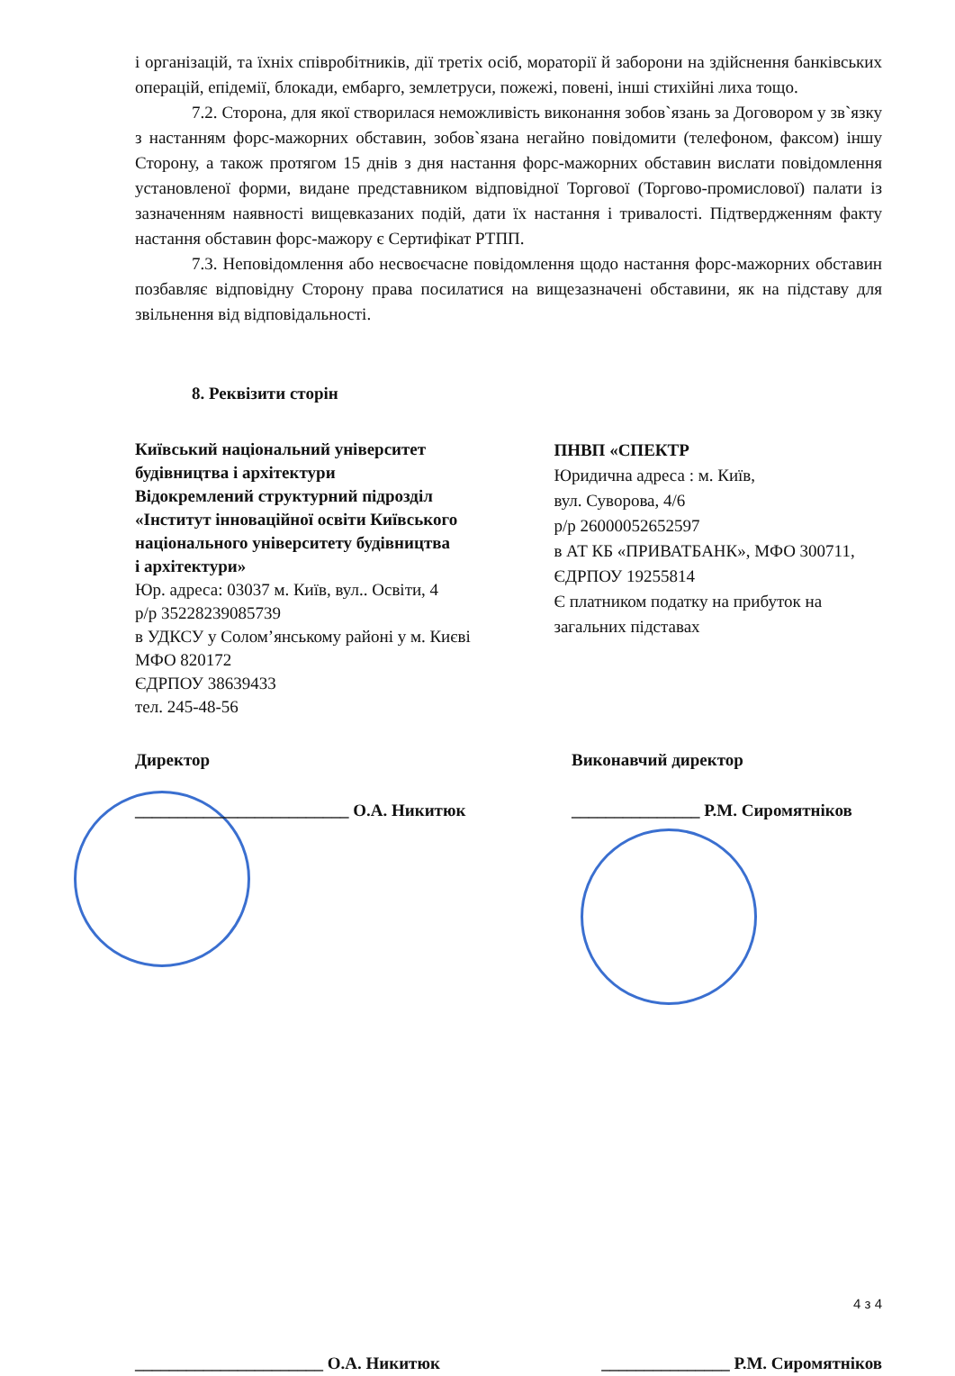і організацій, та їхніх співробітників, дії третіх осіб, мораторії й заборони на здійснення банківських операцій, епідемії, блокади, ембарго, землетруси, пожежі, повені, інші стихійні лиха тощо.
7.2. Сторона, для якої створилася неможливість виконання зобов`язань за Договором у зв`язку з настанням форс-мажорних обставин, зобов`язана негайно повідомити (телефоном, факсом) іншу Сторону, а також протягом 15 днів з дня настання форс-мажорних обставин вислати повідомлення установленої форми, видане представником відповідної Торгової (Торгово-промислової) палати із зазначенням наявності вищевказаних подій, дати їх настання і тривалості. Підтвердженням факту настання обставин форс-мажору є Сертифікат РТПП.
7.3. Неповідомлення або несвоєчасне повідомлення щодо настання форс-мажорних обставин позбавляє відповідну Сторону права посилатися на вищезазначені обставини, як на підставу для звільнення від відповідальності.
8. Реквізити сторін
Київський національний університет
будівництва і архітектури
Відокремлений структурний підрозділ
«Інститут інноваційної освіти Київського
національного університету будівництва
і архітектури»
Юр. адреса: 03037 м. Київ, вул.. Освіти, 4
р/р 35228239085739
в УДКСУ у Солом’янському районі у м. Києві
МФО 820172
ЄДРПОУ 38639433
тел. 245-48-56
ПНВП «СПЕКТР
Юридична адреса : м. Київ,
вул. Суворова, 4/6
р/р 26000052652597
в АТ КБ «ПРИВАТБАНК», МФО 300711,
ЄДРПОУ 19255814
Є платником податку на прибуток на загальних підставах
Директор
_________________________ О.А. Никитюк
Виконавчий директор
_______________ Р.М. Сиромятніков
4 з 4
______________________ О.А. Никитюк _______________ Р.М. Сиромятніков